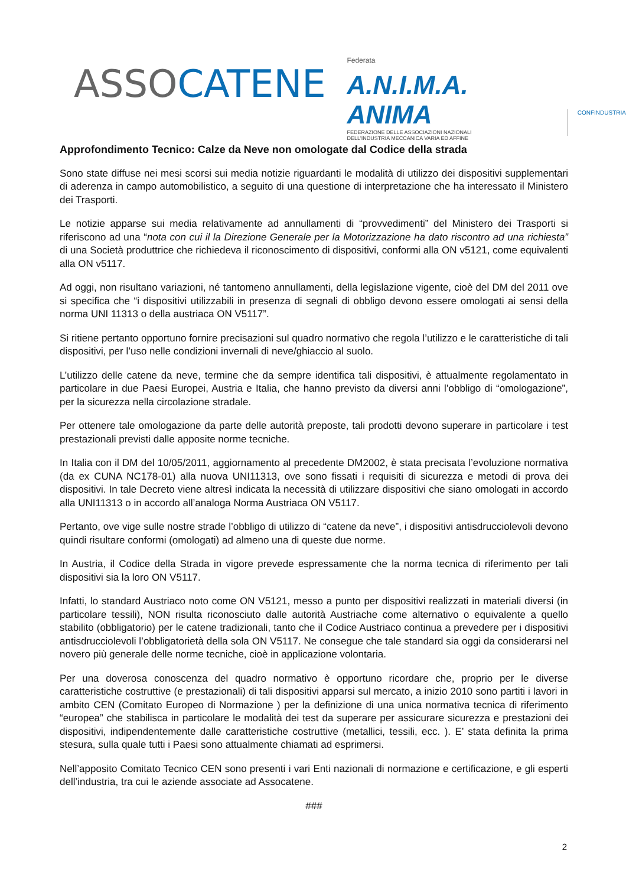ASSOCATENE
Federata
A.N.I.M.A. ANIMA
FEDERAZIONE DELLE ASSOCIAZIONI NAZIONALI
DELL'INDUSTRIA MECCANICA VARIA ED AFFINE
CONFINDUSTRIA
Approfondimento Tecnico: Calze da Neve non omologate dal Codice della strada
Sono state diffuse nei mesi scorsi sui media notizie riguardanti le modalità di utilizzo dei dispositivi supplementari di aderenza in campo automobilistico, a seguito di una questione di interpretazione che ha interessato il Ministero dei Trasporti.
Le notizie apparse sui media relativamente ad annullamenti di “provvedimenti” del Ministero dei Trasporti si riferiscono ad una “nota con cui il la Direzione Generale per la Motorizzazione ha dato riscontro ad una richiesta” di una Società produttrice che richiedeva il riconoscimento di dispositivi, conformi alla ON v5121, come equivalenti alla ON v5117.
Ad oggi, non risultano variazioni, né tantomeno annullamenti, della legislazione vigente, cioè del DM del 2011 ove si specifica che “i dispositivi utilizzabili in presenza di segnali di obbligo devono essere omologati ai sensi della norma UNI 11313 o della austriaca ON V5117”.
Si ritiene pertanto opportuno fornire precisazioni sul quadro normativo che regola l’utilizzo e le caratteristiche di tali dispositivi, per l’uso nelle condizioni invernali di neve/ghiaccio al suolo.
L’utilizzo delle catene da neve, termine che da sempre identifica tali dispositivi, è attualmente regolamentato in particolare in due Paesi Europei, Austria e Italia, che hanno previsto da diversi anni l’obbligo di “omologazione”, per la sicurezza nella circolazione stradale.
Per ottenere tale omologazione da parte delle autorità preposte, tali prodotti devono superare in particolare i test prestazionali previsti dalle apposite norme tecniche.
In Italia con il DM del 10/05/2011, aggiornamento al precedente DM2002, è stata precisata l’evoluzione normativa (da ex CUNA NC178-01) alla nuova UNI11313, ove sono fissati i requisiti di sicurezza e metodi di prova dei dispositivi. In tale Decreto viene altresì indicata la necessità di utilizzare dispositivi che siano omologati in accordo alla UNI11313 o in accordo all’analoga Norma Austriaca ON V5117.
Pertanto, ove vige sulle nostre strade l’obbligo di utilizzo di “catene da neve”, i dispositivi antisdrucciolevoli devono quindi risultare conformi (omologati) ad almeno una di queste due norme.
In Austria, il Codice della Strada in vigore prevede espressamente che la norma tecnica di riferimento per tali dispositivi sia la loro ON V5117.
Infatti, lo standard Austriaco noto come ON V5121, messo a punto per dispositivi realizzati in materiali diversi (in particolare tessili), NON risulta riconosciuto dalle autorità Austriache come alternativo o equivalente a quello stabilito (obbligatorio) per le catene tradizionali, tanto che il Codice Austriaco continua a prevedere per i dispositivi antisdrucciolevoli l’obbligatorietà della sola ON V5117. Ne consegue che tale standard sia oggi da considerarsi nel novero più generale delle norme tecniche, cioè in applicazione volontaria.
Per una doverosa conoscenza del quadro normativo è opportuno ricordare che, proprio per le diverse caratteristiche costruttive (e prestazionali) di tali dispositivi apparsi sul mercato, a inizio 2010 sono partiti i lavori in ambito CEN (Comitato Europeo di Normazione ) per la definizione di una unica normativa tecnica di riferimento “europea” che stabilisca in particolare le modalità dei test da superare per assicurare sicurezza e prestazioni dei dispositivi, indipendentemente dalle caratteristiche costruttive (metallici, tessili, ecc. ). E’ stata definita la prima stesura, sulla quale tutti i Paesi sono attualmente chiamati ad esprimersi.
Nell’apposito Comitato Tecnico CEN sono presenti i vari Enti nazionali di normazione e certificazione, e gli esperti dell’industria, tra cui le aziende associate ad Assocatene.
###
2